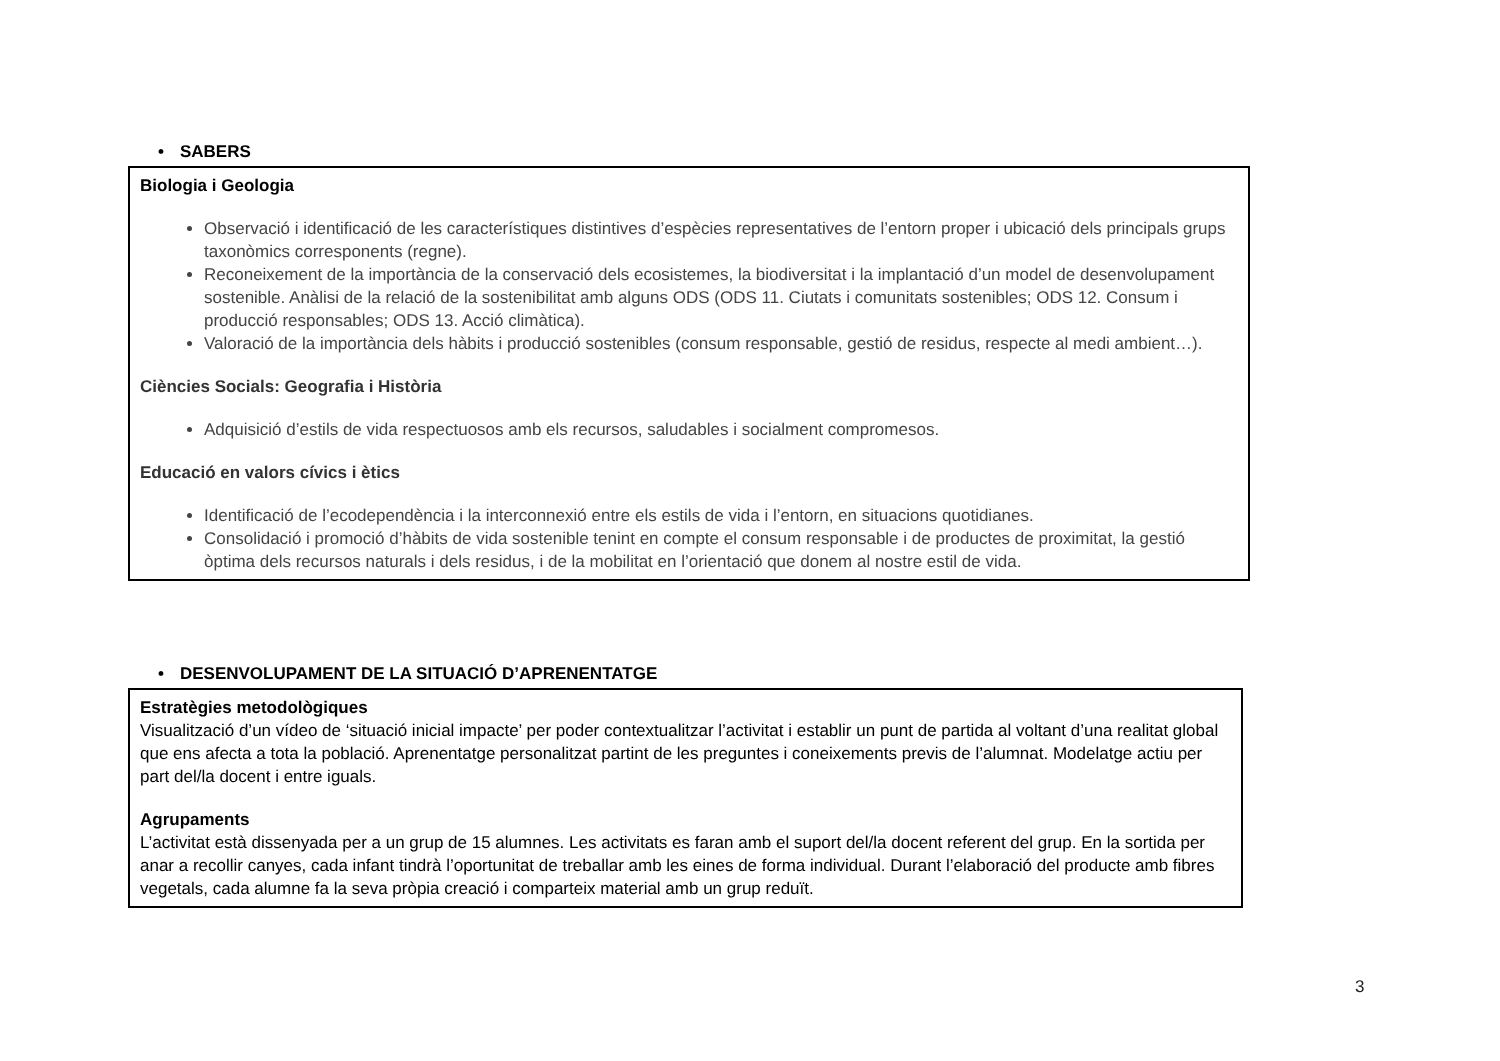• SABERS
Biologia i Geologia
Observació i identificació de les característiques distintives d’espècies representatives de l’entorn proper i ubicació dels principals grups taxonòmics corresponents (regne).
Reconeixement de la importància de la conservació dels ecosistemes, la biodiversitat i la implantació d’un model de desenvolupament sostenible. Anàlisi de la relació de la sostenibilitat amb alguns ODS (ODS 11. Ciutats i comunitats sostenibles; ODS 12. Consum i producció responsables; ODS 13. Acció climàtica).
Valoració de la importància dels hàbits i producció sostenibles (consum responsable, gestió de residus, respecte al medi ambient…).
Ciències Socials: Geografia i Història
Adquisició d’estils de vida respectuosos amb els recursos, saludables i socialment compromesos.
Educació en valors cívics i ètics
Identificació de l’ecodependència i la interconnexió entre els estils de vida i l’entorn, en situacions quotidianes.
Consolidació i promoció d’hàbits de vida sostenible tenint en compte el consum responsable i de productes de proximitat, la gestió òptima dels recursos naturals i dels residus, i de la mobilitat en l’orientació que donem al nostre estil de vida.
• DESENVOLUPAMENT DE LA SITUACIÓ D’APRENENTATGE
Estratègies metodològiques
Visualització d’un vídeo de ‘situació inicial impacte’ per poder contextualitzar l’activitat i establir un punt de partida al voltant d’una realitat global que ens afecta a tota la població. Aprenentatge personalitzat partint de les preguntes i coneixements previs de l’alumnat. Modelatge actiu per part del/la docent i entre iguals.
Agrupaments
L’activitat està dissenyada per a un grup de 15 alumnes. Les activitats es faran amb el suport del/la docent referent del grup. En la sortida per anar a recollir canyes, cada infant tindrà l’oportunitat de treballar amb les eines de forma individual. Durant l’elaboració del producte amb fibres vegetals, cada alumne fa la seva pròpia creació i comparteix material amb un grup reduït.
3